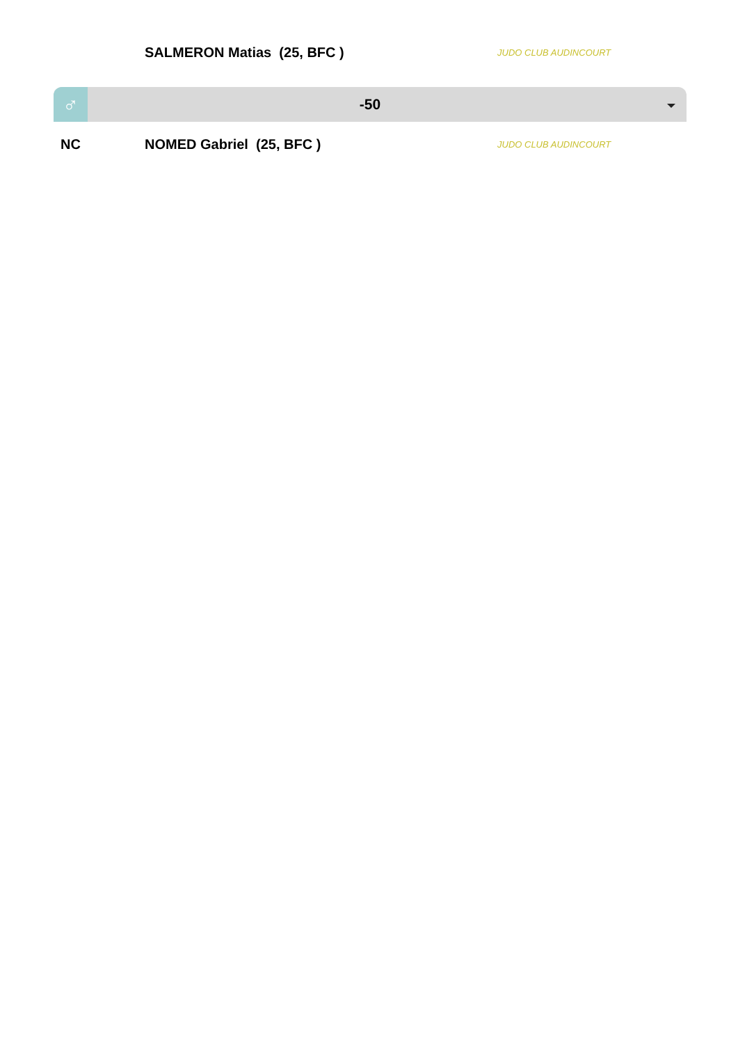SALMERON Matias (25, BFC ) JUDO CLUB AUDINCOURT
♂
-50
NC NOMED Gabriel (25, BFC ) JUDO CLUB AUDINCOURT